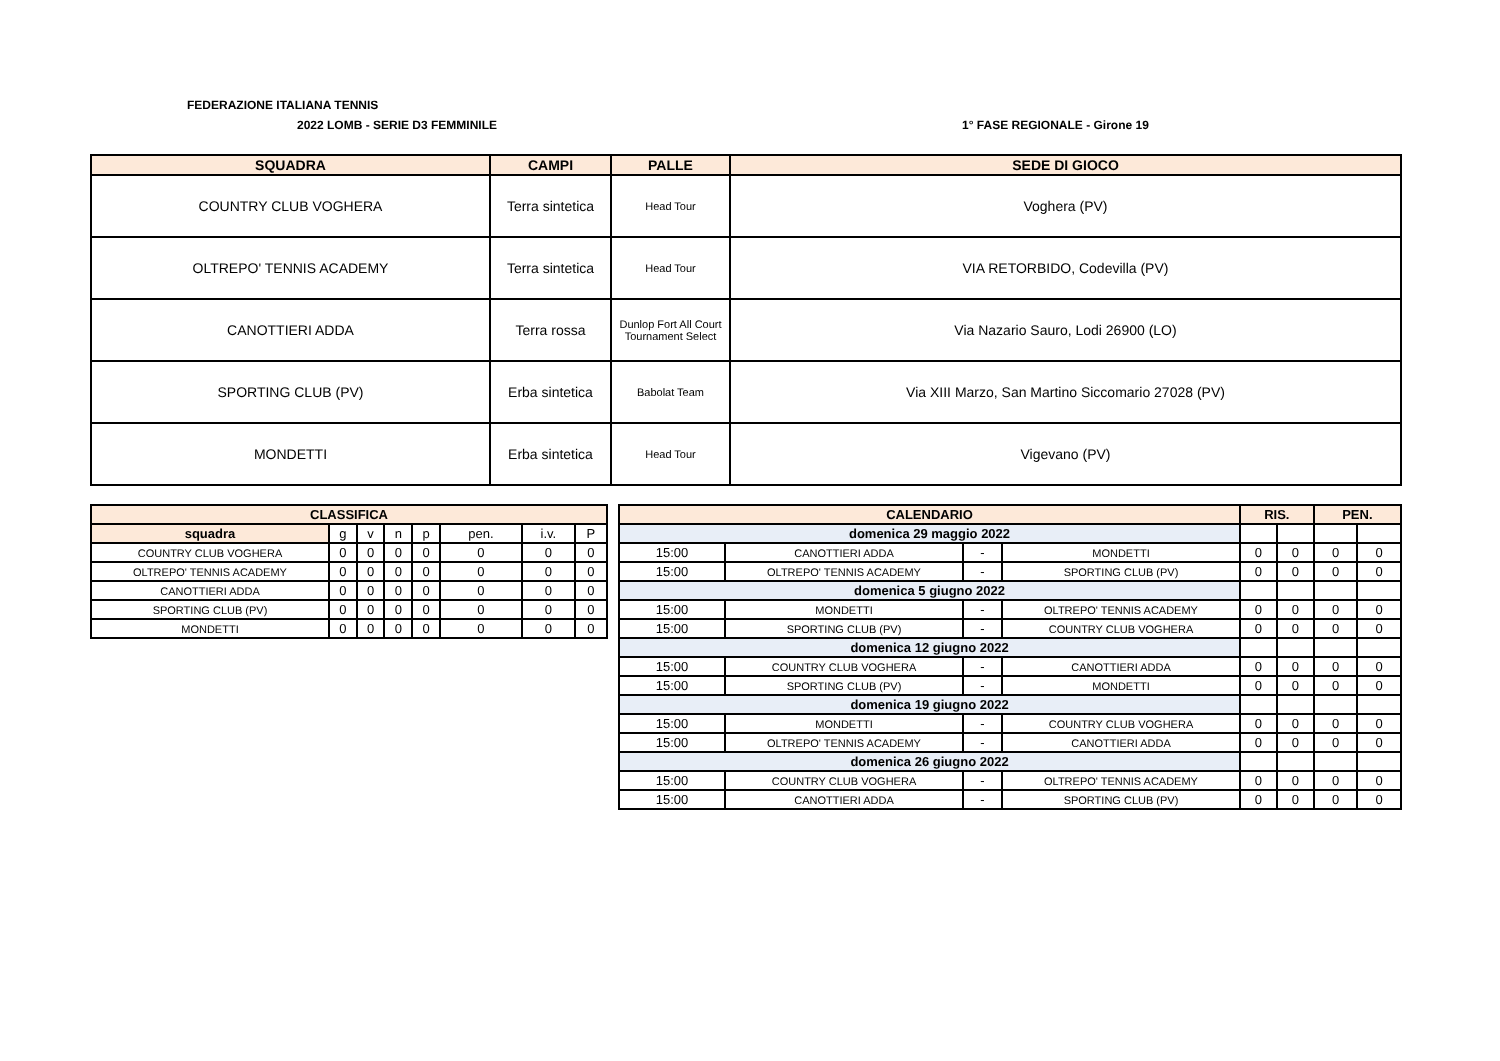FEDERAZIONE ITALIANA TENNIS
2022 LOMB - SERIE D3 FEMMINILE 1° FASE REGIONALE - Girone 19
| SQUADRA | CAMPI | PALLE | SEDE DI GIOCO |
| --- | --- | --- | --- |
| COUNTRY CLUB VOGHERA | Terra sintetica | Head Tour | Voghera (PV) |
| OLTREPO' TENNIS ACADEMY | Terra sintetica | Head Tour | VIA RETORBIDO, Codevilla (PV) |
| CANOTTIERI ADDA | Terra rossa | Dunlop Fort All Court Tournament Select | Via Nazario Sauro, Lodi 26900 (LO) |
| SPORTING CLUB (PV) | Erba sintetica | Babolat Team | Via XIII Marzo, San Martino Siccomario 27028 (PV) |
| MONDETTI | Erba sintetica | Head Tour | Vigevano (PV) |
| CLASSIFICA | | | | | | | |
| --- | --- | --- | --- | --- | --- | --- | --- |
| squadra | g | v | n | p | pen. | i.v. | P |
| COUNTRY CLUB VOGHERA | 0 | 0 | 0 | 0 | 0 | 0 | 0 |
| OLTREPO' TENNIS ACADEMY | 0 | 0 | 0 | 0 | 0 | 0 | 0 |
| CANOTTIERI ADDA | 0 | 0 | 0 | 0 | 0 | 0 | 0 |
| SPORTING CLUB (PV) | 0 | 0 | 0 | 0 | 0 | 0 | 0 |
| MONDETTI | 0 | 0 | 0 | 0 | 0 | 0 | 0 |
| CALENDARIO | | | | RIS. | | PEN. | |
| --- | --- | --- | --- | --- | --- | --- | --- |
| domenica 29 maggio 2022 | | | | | | | |
| 15:00 | CANOTTIERI ADDA | - | MONDETTI | 0 | 0 | 0 | 0 |
| 15:00 | OLTREPO' TENNIS ACADEMY | - | SPORTING CLUB (PV) | 0 | 0 | 0 | 0 |
| domenica 5 giugno 2022 | | | | | | | |
| 15:00 | MONDETTI | - | OLTREPO' TENNIS ACADEMY | 0 | 0 | 0 | 0 |
| 15:00 | SPORTING CLUB (PV) | - | COUNTRY CLUB VOGHERA | 0 | 0 | 0 | 0 |
| domenica 12 giugno 2022 | | | | | | | |
| 15:00 | COUNTRY CLUB VOGHERA | - | CANOTTIERI ADDA | 0 | 0 | 0 | 0 |
| 15:00 | SPORTING CLUB (PV) | - | MONDETTI | 0 | 0 | 0 | 0 |
| domenica 19 giugno 2022 | | | | | | | |
| 15:00 | MONDETTI | - | COUNTRY CLUB VOGHERA | 0 | 0 | 0 | 0 |
| 15:00 | OLTREPO' TENNIS ACADEMY | - | CANOTTIERI ADDA | 0 | 0 | 0 | 0 |
| domenica 26 giugno 2022 | | | | | | | |
| 15:00 | COUNTRY CLUB VOGHERA | - | OLTREPO' TENNIS ACADEMY | 0 | 0 | 0 | 0 |
| 15:00 | CANOTTIERI ADDA | - | SPORTING CLUB (PV) | 0 | 0 | 0 | 0 |